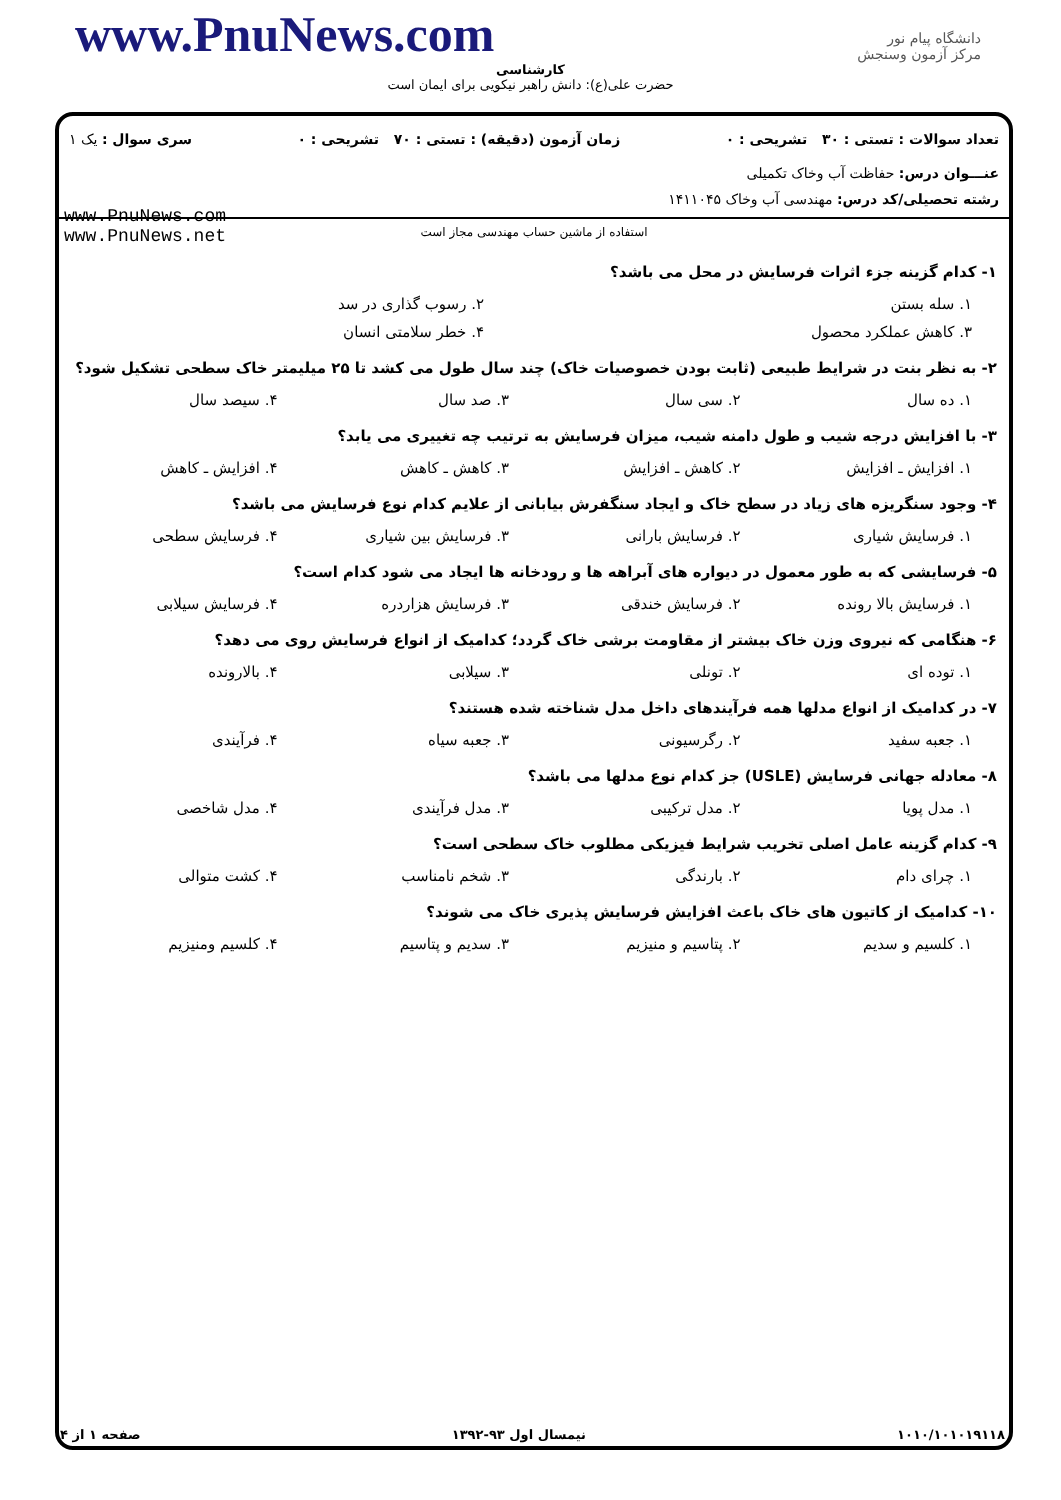www.PnuNews.com
دانشگاه پیام نور
مرکز آزمون وسنجش
کارشناسی
حضرت علی(ع): دانش راهبر نیکویی برای ایمان است
تعداد سوالات : تستی : ۳۰ تشریحی : ۰ زمان آزمون (دقیقه) : تستی : ۷۰ تشریحی : ۰ سری سوال : یک ۱
عنـــوان درس: حفاظت آب وخاک تکمیلی
رشته تحصیلی/کد درس: مهندسی آب وخاک ۱۴۱۱۰۴۵
www.PnuNews.com
www.PnuNews.net
استفاده از ماشین حساب مهندسی مجاز است
۱- کدام گزینه جزء اثرات فرسایش در محل می باشد؟
۱. سله بستن ۲. رسوب گذاری در سد
۳. کاهش عملکرد محصول ۴. خطر سلامتی انسان
۲- به نظر بنت در شرایط طبیعی (ثابت بودن خصوصیات خاک) چند سال طول می کشد تا ۲۵ میلیمتر خاک سطحی تشکیل شود؟
۱. ده سال ۲. سی سال ۳. صد سال ۴. سیصد سال
۳- با افزایش درجه شیب و طول دامنه شیب، میزان فرسایش به ترتیب چه تغییری می یابد؟
۱. افزایش ـ افزایش ۲. کاهش ـ افزایش ۳. کاهش ـ کاهش ۴. افزایش ـ کاهش
۴- وجود سنگریزه های زیاد در سطح خاک و ایجاد سنگفرش بیابانی از علایم کدام نوع فرسایش می باشد؟
۱. فرسایش شیاری ۲. فرسایش بارانی ۳. فرسایش بین شیاری ۴. فرسایش سطحی
۵- فرسایشی که به طور معمول در دیواره های آبراهه ها و رودخانه ها ایجاد می شود کدام است؟
۱. فرسایش بالا رونده ۲. فرسایش خندقی ۳. فرسایش هزاردره ۴. فرسایش سیلابی
۶- هنگامی که نیروی وزن خاک بیشتر از مقاومت برشی خاک گردد؛ کدامیک از انواع فرسایش روی می دهد؟
۱. توده ای ۲. تونلی ۳. سیلابی ۴. بالارونده
۷- در کدامیک از انواع مدلها همه فرآیندهای داخل مدل شناخته شده هستند؟
۱. جعبه سفید ۲. رگرسیونی ۳. جعبه سیاه ۴. فرآیندی
۸- معادله جهانی فرسایش (USLE) جز کدام نوع مدلها می باشد؟
۱. مدل پویا ۲. مدل ترکیبی ۳. مدل فرآیندی ۴. مدل شاخصی
۹- کدام گزینه عامل اصلی تخریب شرایط فیزیکی مطلوب خاک سطحی است؟
۱. چرای دام ۲. بارندگی ۳. شخم نامناسب ۴. کشت متوالی
۱۰- کدامیک از کاتیون های خاک باعث افزایش فرسایش پذیری خاک می شوند؟
۱. کلسیم و سدیم ۲. پتاسیم و منیزیم ۳. سدیم و پتاسیم ۴. کلسیم ومنیزیم
۱۰۱۰/۱۰۱۰۱۹۱۱۸ نیمسال اول ۹۳-۱۳۹۲ صفحه ۱ از ۴